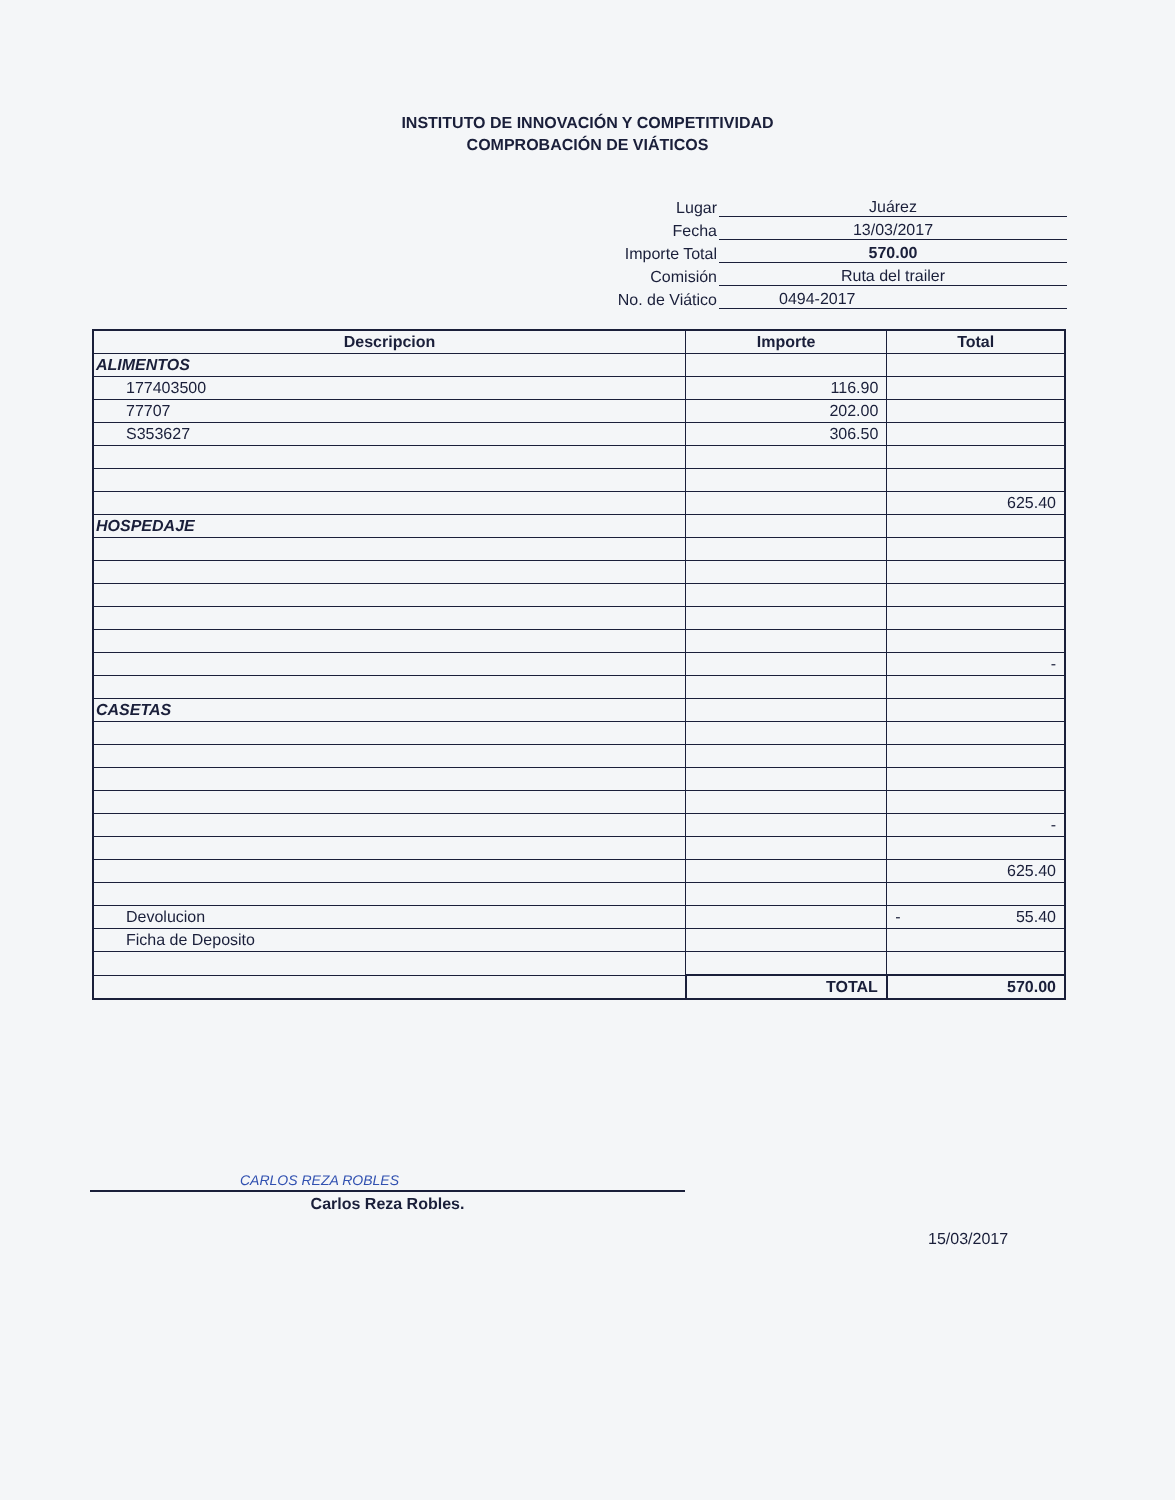INSTITUTO DE INNOVACIÓN Y COMPETITIVIDAD
COMPROBACIÓN DE VIÁTICOS
Lugar Juárez
Fecha 13/03/2017
Importe Total 570.00
Comisión Ruta del trailer
No. de Viático 0494-2017
| Descripcion | Importe | Total |
| --- | --- | --- |
| ALIMENTOS | | |
| 177403500 | 116.90 | |
| 77707 | 202.00 | |
| S353627 | 306.50 | |
| | | 625.40 |
| HOSPEDAJE | | |
| | | - |
| CASETAS | | |
| | | - |
| | | 625.40 |
| Devolucion | | - 55.40 |
| Ficha de Deposito | | |
| | TOTAL | 570.00 |
CARLOS REZA ROBLES
Carlos Reza Robles.
15/03/2017